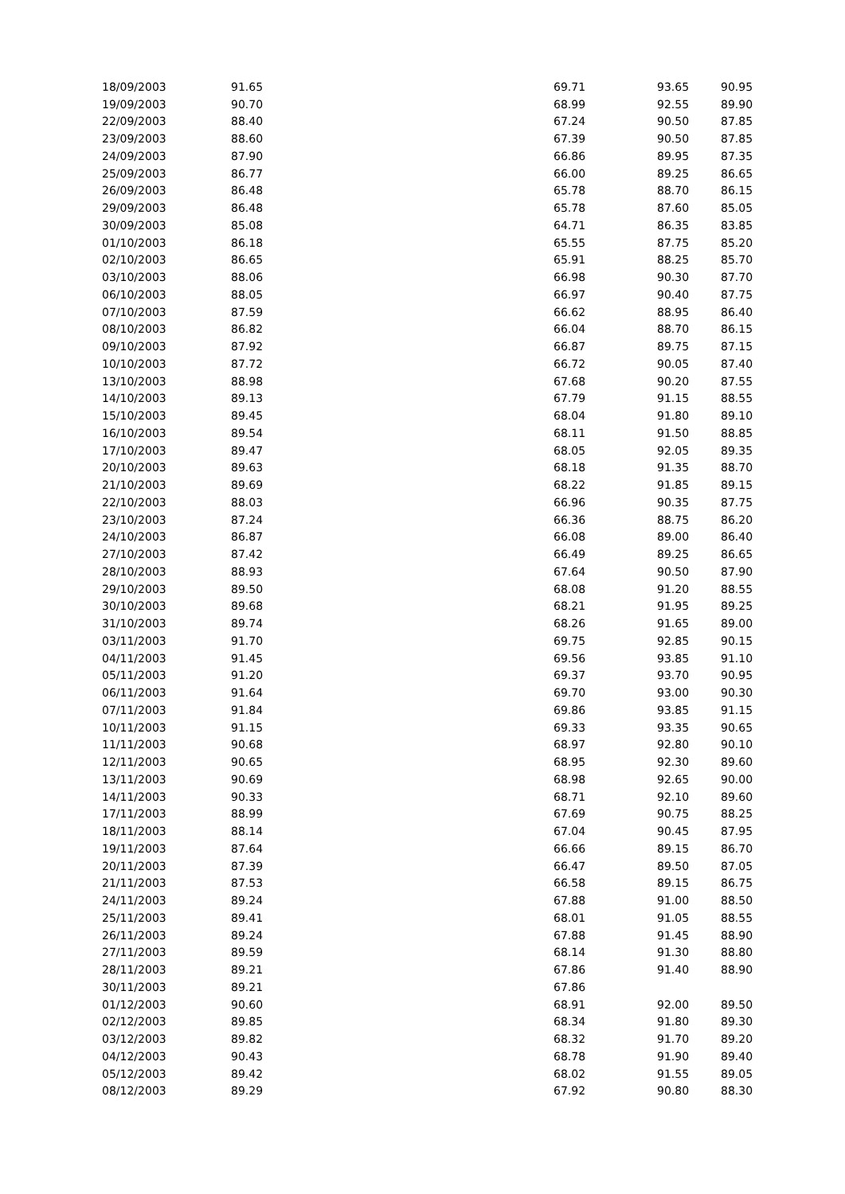| 18/09/2003 | 91.65 | 69.71 | 93.65 | 90.95 |
| 19/09/2003 | 90.70 | 68.99 | 92.55 | 89.90 |
| 22/09/2003 | 88.40 | 67.24 | 90.50 | 87.85 |
| 23/09/2003 | 88.60 | 67.39 | 90.50 | 87.85 |
| 24/09/2003 | 87.90 | 66.86 | 89.95 | 87.35 |
| 25/09/2003 | 86.77 | 66.00 | 89.25 | 86.65 |
| 26/09/2003 | 86.48 | 65.78 | 88.70 | 86.15 |
| 29/09/2003 | 86.48 | 65.78 | 87.60 | 85.05 |
| 30/09/2003 | 85.08 | 64.71 | 86.35 | 83.85 |
| 01/10/2003 | 86.18 | 65.55 | 87.75 | 85.20 |
| 02/10/2003 | 86.65 | 65.91 | 88.25 | 85.70 |
| 03/10/2003 | 88.06 | 66.98 | 90.30 | 87.70 |
| 06/10/2003 | 88.05 | 66.97 | 90.40 | 87.75 |
| 07/10/2003 | 87.59 | 66.62 | 88.95 | 86.40 |
| 08/10/2003 | 86.82 | 66.04 | 88.70 | 86.15 |
| 09/10/2003 | 87.92 | 66.87 | 89.75 | 87.15 |
| 10/10/2003 | 87.72 | 66.72 | 90.05 | 87.40 |
| 13/10/2003 | 88.98 | 67.68 | 90.20 | 87.55 |
| 14/10/2003 | 89.13 | 67.79 | 91.15 | 88.55 |
| 15/10/2003 | 89.45 | 68.04 | 91.80 | 89.10 |
| 16/10/2003 | 89.54 | 68.11 | 91.50 | 88.85 |
| 17/10/2003 | 89.47 | 68.05 | 92.05 | 89.35 |
| 20/10/2003 | 89.63 | 68.18 | 91.35 | 88.70 |
| 21/10/2003 | 89.69 | 68.22 | 91.85 | 89.15 |
| 22/10/2003 | 88.03 | 66.96 | 90.35 | 87.75 |
| 23/10/2003 | 87.24 | 66.36 | 88.75 | 86.20 |
| 24/10/2003 | 86.87 | 66.08 | 89.00 | 86.40 |
| 27/10/2003 | 87.42 | 66.49 | 89.25 | 86.65 |
| 28/10/2003 | 88.93 | 67.64 | 90.50 | 87.90 |
| 29/10/2003 | 89.50 | 68.08 | 91.20 | 88.55 |
| 30/10/2003 | 89.68 | 68.21 | 91.95 | 89.25 |
| 31/10/2003 | 89.74 | 68.26 | 91.65 | 89.00 |
| 03/11/2003 | 91.70 | 69.75 | 92.85 | 90.15 |
| 04/11/2003 | 91.45 | 69.56 | 93.85 | 91.10 |
| 05/11/2003 | 91.20 | 69.37 | 93.70 | 90.95 |
| 06/11/2003 | 91.64 | 69.70 | 93.00 | 90.30 |
| 07/11/2003 | 91.84 | 69.86 | 93.85 | 91.15 |
| 10/11/2003 | 91.15 | 69.33 | 93.35 | 90.65 |
| 11/11/2003 | 90.68 | 68.97 | 92.80 | 90.10 |
| 12/11/2003 | 90.65 | 68.95 | 92.30 | 89.60 |
| 13/11/2003 | 90.69 | 68.98 | 92.65 | 90.00 |
| 14/11/2003 | 90.33 | 68.71 | 92.10 | 89.60 |
| 17/11/2003 | 88.99 | 67.69 | 90.75 | 88.25 |
| 18/11/2003 | 88.14 | 67.04 | 90.45 | 87.95 |
| 19/11/2003 | 87.64 | 66.66 | 89.15 | 86.70 |
| 20/11/2003 | 87.39 | 66.47 | 89.50 | 87.05 |
| 21/11/2003 | 87.53 | 66.58 | 89.15 | 86.75 |
| 24/11/2003 | 89.24 | 67.88 | 91.00 | 88.50 |
| 25/11/2003 | 89.41 | 68.01 | 91.05 | 88.55 |
| 26/11/2003 | 89.24 | 67.88 | 91.45 | 88.90 |
| 27/11/2003 | 89.59 | 68.14 | 91.30 | 88.80 |
| 28/11/2003 | 89.21 | 67.86 | 91.40 | 88.90 |
| 30/11/2003 | 89.21 | 67.86 | | |
| 01/12/2003 | 90.60 | 68.91 | 92.00 | 89.50 |
| 02/12/2003 | 89.85 | 68.34 | 91.80 | 89.30 |
| 03/12/2003 | 89.82 | 68.32 | 91.70 | 89.20 |
| 04/12/2003 | 90.43 | 68.78 | 91.90 | 89.40 |
| 05/12/2003 | 89.42 | 68.02 | 91.55 | 89.05 |
| 08/12/2003 | 89.29 | 67.92 | 90.80 | 88.30 |